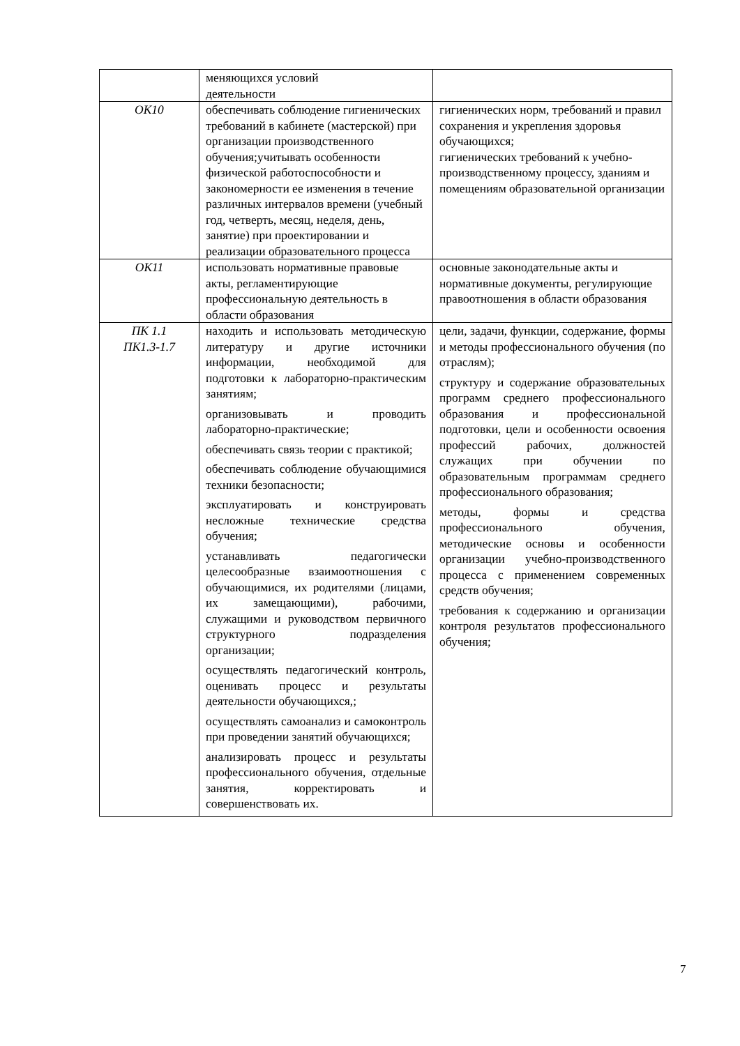| | меняющихся условий деятельности | |
| ОК10 | обеспечивать соблюдение гигиенических требований в кабинете (мастерской) при организации производственного обучения;учитывать особенности физической работоспособности и закономерности ее изменения в течение различных интервалов времени (учебный год, четверть, месяц, неделя, день, занятие) при проектировании и реализации образовательного процесса | гигиенических норм, требований и правил сохранения и укрепления здоровья обучающихся; гигиенических требований к учебно-производственному процессу, зданиям и помещениям образовательной организации |
| ОК11 | использовать нормативные правовые акты, регламентирующие профессиональную деятельность в области образования | основные законодательные акты и нормативные документы, регулирующие правоотношения в области образования |
| ПК 1.1 ПК1.3-1.7 | находить и использовать методическую литературу и другие источники информации, необходимой для подготовки к лабораторно-практическим занятиям; организовывать и проводить лабораторно-практические; обеспечивать связь теории с практикой; обеспечивать соблюдение обучающимися техники безопасности; эксплуатировать и конструировать несложные технические средства обучения; устанавливать педагогически целесообразные взаимоотношения с обучающимися, их родителями (лицами, их замещающими), рабочими, служащими и руководством первичного структурного подразделения организации; осуществлять педагогический контроль, оценивать процесс и результаты деятельности обучающихся,; осуществлять самоанализ и самоконтроль при проведении занятий обучающихся; анализировать процесс и результаты профессионального обучения, отдельные занятия, корректировать и совершенствовать их. | цели, задачи, функции, содержание, формы и методы профессионального обучения (по отраслям); структуру и содержание образовательных программ среднего профессионального образования и профессиональной подготовки, цели и особенности освоения профессий рабочих, должностей служащих при обучении по образовательным программам среднего профессионального образования; методы, формы и средства профессионального обучения, методические основы и особенности организации учебно-производственного процесса с применением современных средств обучения; требования к содержанию и организации контроля результатов профессионального обучения; |
7